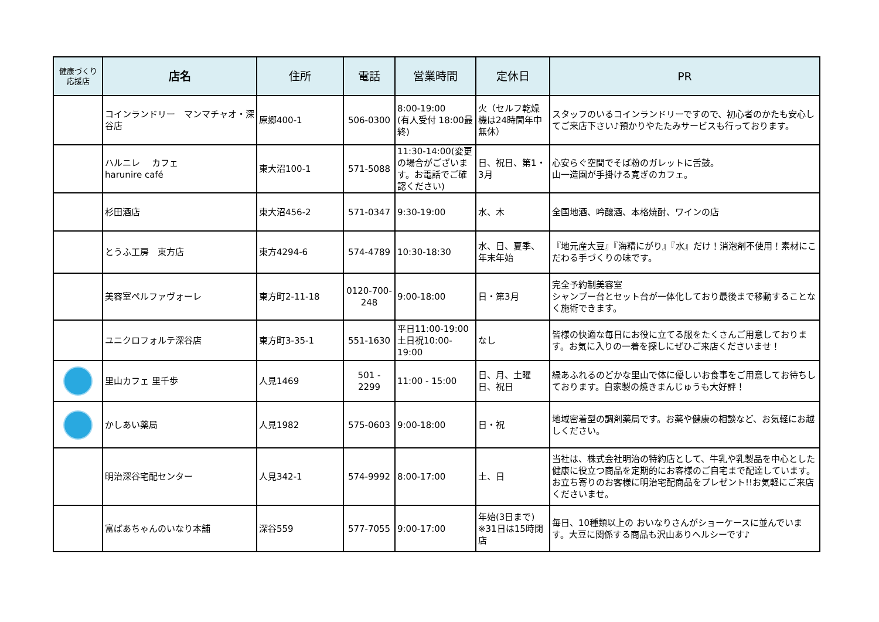| 健康づくり 応援店 | 店名 | 住所 | 電話 | 営業時間 | 定休日 | PR |
| --- | --- | --- | --- | --- | --- | --- |
| | コインランドリー マンマチャオ・深谷店 | 原郷400-1 | 506-0300 | 8:00-19:00 (有人受付 18:00最終) | 火（セルフ乾燥機は24時間年中無休） | スタッフのいるコインランドリーですので、初心者のかたも安心してご来店下さい♪預かりやたたみサービスも行っております。 |
| | ハルニレ カフェ harunire café | 東大沼100-1 | 571-5088 | 11:30-14:00(変更の場合がございます。お電話でご確認ください) | 日、祝日、第1・3月 | 心安らぐ空間でそば粉のガレットに舌鼓。 山一造園が手掛ける寛ぎのカフェ。 |
| | 杉田酒店 | 東大沼456-2 | 571-0347 | 9:30-19:00 | 水、木 | 全国地酒、吟醸酒、本格焼酎、ワインの店 |
| | とうふ工房 東方店 | 東方4294-6 | 574-4789 | 10:30-18:30 | 水、日、夏季、年末年始 | 『地元産大豆』『海精にがり』『水』だけ！消泡剤不使用！素材にこだわる手づくりの味です。 |
| | 美容室ペルファヴォーレ | 東方町2-11-18 | 0120-700-248 | 9:00-18:00 | 日・第3月 | 完全予約制美容室 シャンプー台とセット台が一体化しており最後まで移動することなく施術できます。 |
| | ユニクロフォルテ深谷店 | 東方町3-35-1 | 551-1630 | 平日11:00-19:00 土日祝10:00-19:00 | なし | 皆様の快適な毎日にお役に立てる服をたくさんご用意しております。お気に入りの一着を探しにぜひご来店くださいませ！ |
| | 里山カフェ 里千歩 | 人見1469 | 501 - 2299 | 11:00 - 15:00 | 日、月、土曜日、祝日 | 緑あふれるのどかな里山で体に優しいお食事をご用意してお待ちしております。自家製の焼きまんじゅうも大好評！ |
| | かしあい薬局 | 人見1982 | 575-0603 | 9:00-18:00 | 日・祝 | 地域密着型の調剤薬局です。お薬や健康の相談など、お気軽にお越しください。 |
| | 明治深谷宅配センター | 人見342-1 | 574-9992 | 8:00-17:00 | 土、日 | 当社は、株式会社明治の特約店として、牛乳や乳製品を中心とした健康に役立つ商品を定期的にお客様のご自宅まで配達しています。お立ち寄りのお客様に明治宅配商品をプレゼント!!お気軽にご来店くださいませ。 |
| | 富ばあちゃんのいなり本舗 | 深谷559 | 577-7055 | 9:00-17:00 | 年始(3日まで) ※31日は15時閉店 | 毎日、10種類以上の おいなりさんがショーケースに並んでいます。大豆に関係する商品も沢山ありヘルシーです♪ |